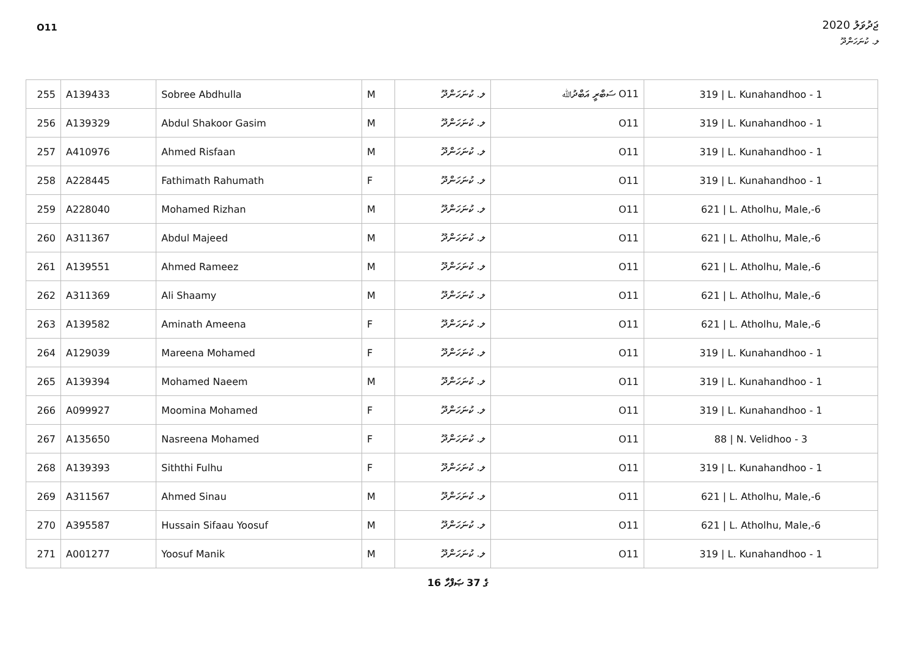O11
ޖަދުވަލު 2020
ލ. ކުނަހަންދޫ
| 255 | A139433 | Sobree Abdhulla | M | ލ. ކުނަހަންދޫ | O11 ސަބްރީ އަބްދުﷲ | 319 / L. Kunahandhoo - 1 |
| 256 | A139329 | Abdul Shakoor Gasim | M | ލ. ކުނަހަންދޫ | O11 | 319 / L. Kunahandhoo - 1 |
| 257 | A410976 | Ahmed Risfaan | M | ލ. ކުނަހަންދޫ | O11 | 319 / L. Kunahandhoo - 1 |
| 258 | A228445 | Fathimath Rahumath | F | ލ. ކުނަހަންދޫ | O11 | 319 / L. Kunahandhoo - 1 |
| 259 | A228040 | Mohamed Rizhan | M | ލ. ކުނަހަންދޫ | O11 | 621 / L. Atholhu, Male,-6 |
| 260 | A311367 | Abdul Majeed | M | ލ. ކުނަހަންދޫ | O11 | 621 / L. Atholhu, Male,-6 |
| 261 | A139551 | Ahmed Rameez | M | ލ. ކުނަހަންދޫ | O11 | 621 / L. Atholhu, Male,-6 |
| 262 | A311369 | Ali Shaamy | M | ލ. ކުނަހަންދޫ | O11 | 621 / L. Atholhu, Male,-6 |
| 263 | A139582 | Aminath Ameena | F | ލ. ކުނަހަންދޫ | O11 | 621 / L. Atholhu, Male,-6 |
| 264 | A129039 | Mareena Mohamed | F | ލ. ކުނަހަންދޫ | O11 | 319 / L. Kunahandhoo - 1 |
| 265 | A139394 | Mohamed Naeem | M | ލ. ކުނަހަންދޫ | O11 | 319 / L. Kunahandhoo - 1 |
| 266 | A099927 | Moomina Mohamed | F | ލ. ކުނަހަންދޫ | O11 | 319 / L. Kunahandhoo - 1 |
| 267 | A135650 | Nasreena Mohamed | F | ލ. ކުނަހަންދޫ | O11 | 88 / N. Velidhoo - 3 |
| 268 | A139393 | Siththi Fulhu | F | ލ. ކުނަހަންދޫ | O11 | 319 / L. Kunahandhoo - 1 |
| 269 | A311567 | Ahmed Sinau | M | ލ. ކުނަހަންދޫ | O11 | 621 / L. Atholhu, Male,-6 |
| 270 | A395587 | Hussain Sifaau Yoosuf | M | ލ. ކުނަހަންދޫ | O11 | 621 / L. Atholhu, Male,-6 |
| 271 | A001277 | Yoosuf Manik | M | ލ. ކުނަހަންދޫ | O11 | 319 / L. Kunahandhoo - 1 |
16 ގެ 37 ޞަފްހާ